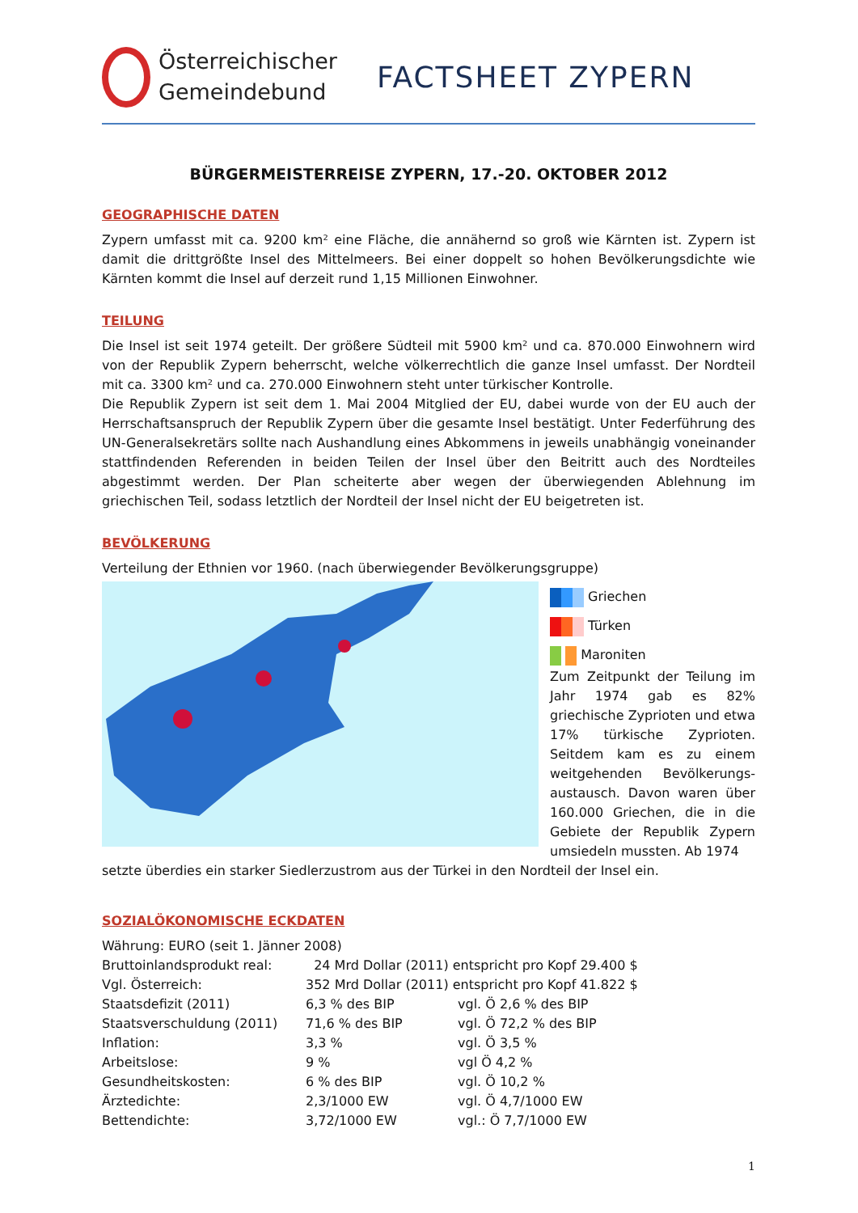Österreichischer
Gemeindebund
FACTSHEET ZYPERN
BÜRGERMEISTERREISE ZYPERN, 17.-20. OKTOBER 2012
GEOGRAPHISCHE DATEN
Zypern umfasst mit ca. 9200 km² eine Fläche, die annähernd so groß wie Kärnten ist. Zypern ist damit die drittgrößte Insel des Mittelmeers. Bei einer doppelt so hohen Bevölkerungsdichte wie Kärnten kommt die Insel auf derzeit rund 1,15 Millionen Einwohner.
TEILUNG
Die Insel ist seit 1974 geteilt. Der größere Südteil mit 5900 km² und ca. 870.000 Einwohnern wird von der Republik Zypern beherrscht, welche völkerrechtlich die ganze Insel umfasst. Der Nordteil mit ca. 3300 km² und ca. 270.000 Einwohnern steht unter türkischer Kontrolle.
Die Republik Zypern ist seit dem 1. Mai 2004 Mitglied der EU, dabei wurde von der EU auch der Herrschaftsanspruch der Republik Zypern über die gesamte Insel bestätigt. Unter Federführung des UN-Generalsekretärs sollte nach Aushandlung eines Abkommens in jeweils unabhängig voneinander stattfindenden Referenden in beiden Teilen der Insel über den Beitritt auch des Nordteiles abgestimmt werden. Der Plan scheiterte aber wegen der überwiegenden Ablehnung im griechischen Teil, sodass letztlich der Nordteil der Insel nicht der EU beigetreten ist.
BEVÖLKERUNG
Verteilung der Ethnien vor 1960. (nach überwiegender Bevölkerungsgruppe)
Griechen
Türken
Maroniten
Zum Zeitpunkt der Teilung im Jahr 1974 gab es 82% griechische Zyprioten und etwa 17% türkische Zyprioten. Seitdem kam es zu einem weitgehenden Bevölkerungs-austausch. Davon waren über 160.000 Griechen, die in die Gebiete der Republik Zypern umsiedeln mussten. Ab 1974
setzte überdies ein starker Siedlerzustrom aus der Türkei in den Nordteil der Insel ein.
SOZIALÖKONOMISCHE ECKDATEN
| Währung: EURO (seit 1. Jänner 2008) | | |
| Bruttoinlandsprodukt real: | 24 Mrd Dollar (2011) entspricht pro Kopf 29.400 $ | |
| Vgl. Österreich: | 352 Mrd Dollar (2011) entspricht pro Kopf 41.822 $ | |
| Staatsdefizit (2011) | 6,3 % des BIP | vgl. Ö 2,6 % des BIP |
| Staatsverschuldung (2011) | 71,6 % des BIP | vgl. Ö 72,2 % des BIP |
| Inflation: | 3,3 % | vgl. Ö 3,5 % |
| Arbeitslose: | 9 % | vgl Ö 4,2 % |
| Gesundheitskosten: | 6 % des BIP | vgl. Ö 10,2 % |
| Ärztedichte: | 2,3/1000 EW | vgl. Ö 4,7/1000 EW |
| Bettendichte: | 3,72/1000 EW | vgl.: Ö 7,7/1000 EW |
1